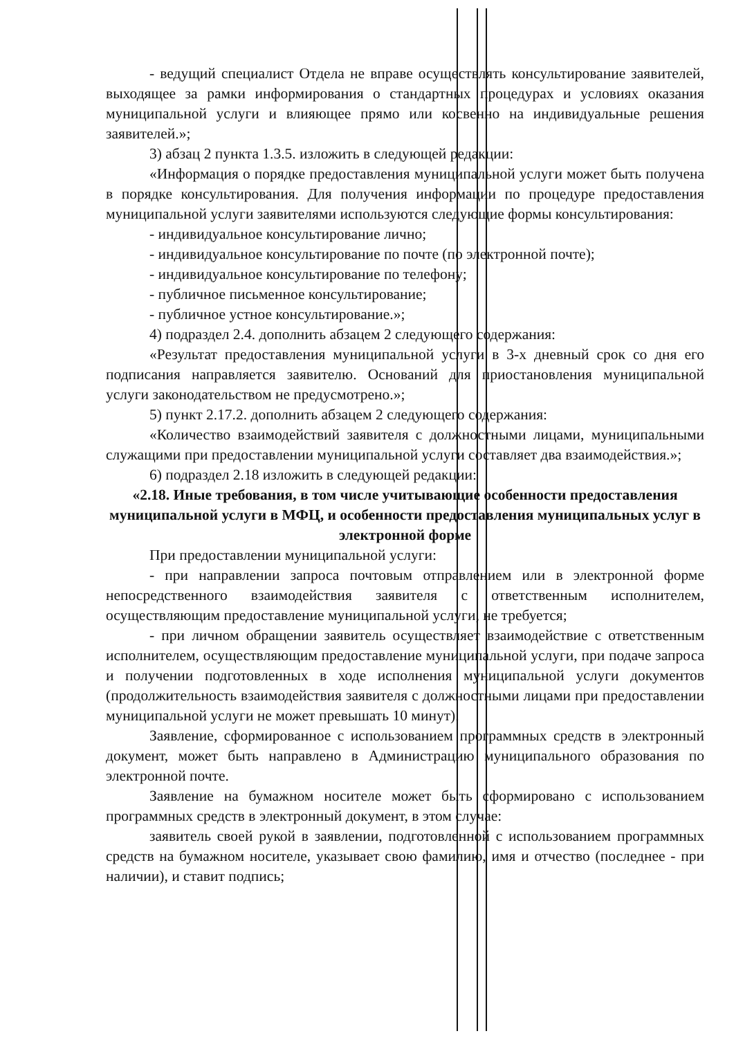- ведущий специалист Отдела не вправе осуществлять консультирование заявителей, выходящее за рамки информирования о стандартных процедурах и условиях оказания муниципальной услуги и влияющее прямо или косвенно на индивидуальные решения заявителей.»;
3) абзац 2 пункта 1.3.5. изложить в следующей редакции:
«Информация о порядке предоставления муниципальной услуги может быть получена в порядке консультирования. Для получения информации по процедуре предоставления муниципальной услуги заявителями используются следующие формы консультирования:
- индивидуальное консультирование лично;
- индивидуальное консультирование по почте (по электронной почте);
- индивидуальное консультирование по телефону;
- публичное письменное консультирование;
- публичное устное консультирование.»;
4) подраздел 2.4. дополнить абзацем 2 следующего содержания:
«Результат предоставления муниципальной услуги в 3-х дневный срок со дня его подписания направляется заявителю. Оснований для приостановления муниципальной услуги законодательством не предусмотрено.»;
5) пункт 2.17.2. дополнить абзацем 2 следующего содержания:
«Количество взаимодействий заявителя с должностными лицами, муниципальными служащими при предоставлении муниципальной услуги составляет два взаимодействия.»;
6) подраздел 2.18 изложить в следующей редакции:
«2.18. Иные требования, в том числе учитывающие особенности предоставления муниципальной услуги в МФЦ, и особенности предоставления муниципальных услуг в электронной форме
При предоставлении муниципальной услуги:
- при направлении запроса почтовым отправлением или в электронной форме непосредственного взаимодействия заявителя с ответственным исполнителем, осуществляющим предоставление муниципальной услуги, не требуется;
- при личном обращении заявитель осуществляет взаимодействие с ответственным исполнителем, осуществляющим предоставление муниципальной услуги, при подаче запроса и получении подготовленных в ходе исполнения муниципальной услуги документов (продолжительность взаимодействия заявителя с должностными лицами при предоставлении муниципальной услуги не может превышать 10 минут).
Заявление, сформированное с использованием программных средств в электронный документ, может быть направлено в Администрацию муниципального образования по электронной почте.
Заявление на бумажном носителе может быть сформировано с использованием программных средств в электронный документ, в этом случае:
заявитель своей рукой в заявлении, подготовленной с использованием программных средств на бумажном носителе, указывает свою фамилию, имя и отчество (последнее - при наличии), и ставит подпись;